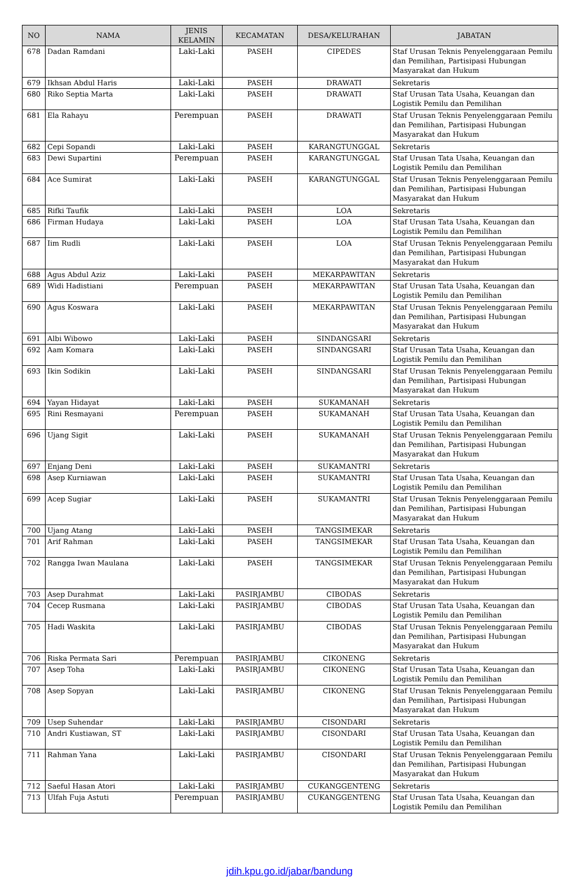| NO | NAMA | JENIS KELAMIN | KECAMATAN | DESA/KELURAHAN | JABATAN |
| --- | --- | --- | --- | --- | --- |
| 678 | Dadan Ramdani | Laki-Laki | PASEH | CIPEDES | Staf Urusan Teknis Penyelenggaraan Pemilu dan Pemilihan, Partisipasi Hubungan Masyarakat dan Hukum |
| 679 | Ikhsan Abdul Haris | Laki-Laki | PASEH | DRAWATI | Sekretaris |
| 680 | Riko Septia Marta | Laki-Laki | PASEH | DRAWATI | Staf Urusan Tata Usaha, Keuangan dan Logistik Pemilu dan Pemilihan |
| 681 | Ela Rahayu | Perempuan | PASEH | DRAWATI | Staf Urusan Teknis Penyelenggaraan Pemilu dan Pemilihan, Partisipasi Hubungan Masyarakat dan Hukum |
| 682 | Cepi Sopandi | Laki-Laki | PASEH | KARANGTUNGGAL | Sekretaris |
| 683 | Dewi Supartini | Perempuan | PASEH | KARANGTUNGGAL | Staf Urusan Tata Usaha, Keuangan dan Logistik Pemilu dan Pemilihan |
| 684 | Ace Sumirat | Laki-Laki | PASEH | KARANGTUNGGAL | Staf Urusan Teknis Penyelenggaraan Pemilu dan Pemilihan, Partisipasi Hubungan Masyarakat dan Hukum |
| 685 | Rifki Taufik | Laki-Laki | PASEH | LOA | Sekretaris |
| 686 | Firman Hudaya | Laki-Laki | PASEH | LOA | Staf Urusan Tata Usaha, Keuangan dan Logistik Pemilu dan Pemilihan |
| 687 | Iim Rudli | Laki-Laki | PASEH | LOA | Staf Urusan Teknis Penyelenggaraan Pemilu dan Pemilihan, Partisipasi Hubungan Masyarakat dan Hukum |
| 688 | Agus Abdul Aziz | Laki-Laki | PASEH | MEKARPAWITAN | Sekretaris |
| 689 | Widi Hadistiani | Perempuan | PASEH | MEKARPAWITAN | Staf Urusan Tata Usaha, Keuangan dan Logistik Pemilu dan Pemilihan |
| 690 | Agus Koswara | Laki-Laki | PASEH | MEKARPAWITAN | Staf Urusan Teknis Penyelenggaraan Pemilu dan Pemilihan, Partisipasi Hubungan Masyarakat dan Hukum |
| 691 | Albi Wibowo | Laki-Laki | PASEH | SINDANGSARI | Sekretaris |
| 692 | Aam Komara | Laki-Laki | PASEH | SINDANGSARI | Staf Urusan Tata Usaha, Keuangan dan Logistik Pemilu dan Pemilihan |
| 693 | Ikin Sodikin | Laki-Laki | PASEH | SINDANGSARI | Staf Urusan Teknis Penyelenggaraan Pemilu dan Pemilihan, Partisipasi Hubungan Masyarakat dan Hukum |
| 694 | Yayan Hidayat | Laki-Laki | PASEH | SUKAMANAH | Sekretaris |
| 695 | Rini Resmayani | Perempuan | PASEH | SUKAMANAH | Staf Urusan Tata Usaha, Keuangan dan Logistik Pemilu dan Pemilihan |
| 696 | Ujang Sigit | Laki-Laki | PASEH | SUKAMANAH | Staf Urusan Teknis Penyelenggaraan Pemilu dan Pemilihan, Partisipasi Hubungan Masyarakat dan Hukum |
| 697 | Enjang Deni | Laki-Laki | PASEH | SUKAMANTRI | Sekretaris |
| 698 | Asep Kurniawan | Laki-Laki | PASEH | SUKAMANTRI | Staf Urusan Tata Usaha, Keuangan dan Logistik Pemilu dan Pemilihan |
| 699 | Acep Sugiar | Laki-Laki | PASEH | SUKAMANTRI | Staf Urusan Teknis Penyelenggaraan Pemilu dan Pemilihan, Partisipasi Hubungan Masyarakat dan Hukum |
| 700 | Ujang Atang | Laki-Laki | PASEH | TANGSIMEKAR | Sekretaris |
| 701 | Arif Rahman | Laki-Laki | PASEH | TANGSIMEKAR | Staf Urusan Tata Usaha, Keuangan dan Logistik Pemilu dan Pemilihan |
| 702 | Rangga Iwan Maulana | Laki-Laki | PASEH | TANGSIMEKAR | Staf Urusan Teknis Penyelenggaraan Pemilu dan Pemilihan, Partisipasi Hubungan Masyarakat dan Hukum |
| 703 | Asep Durahmat | Laki-Laki | PASIRJAMBU | CIBODAS | Sekretaris |
| 704 | Cecep Rusmana | Laki-Laki | PASIRJAMBU | CIBODAS | Staf Urusan Tata Usaha, Keuangan dan Logistik Pemilu dan Pemilihan |
| 705 | Hadi Waskita | Laki-Laki | PASIRJAMBU | CIBODAS | Staf Urusan Teknis Penyelenggaraan Pemilu dan Pemilihan, Partisipasi Hubungan Masyarakat dan Hukum |
| 706 | Riska Permata Sari | Perempuan | PASIRJAMBU | CIKONENG | Sekretaris |
| 707 | Asep Toha | Laki-Laki | PASIRJAMBU | CIKONENG | Staf Urusan Tata Usaha, Keuangan dan Logistik Pemilu dan Pemilihan |
| 708 | Asep Sopyan | Laki-Laki | PASIRJAMBU | CIKONENG | Staf Urusan Teknis Penyelenggaraan Pemilu dan Pemilihan, Partisipasi Hubungan Masyarakat dan Hukum |
| 709 | Usep Suhendar | Laki-Laki | PASIRJAMBU | CISONDARI | Sekretaris |
| 710 | Andri Kustiawan, ST | Laki-Laki | PASIRJAMBU | CISONDARI | Staf Urusan Tata Usaha, Keuangan dan Logistik Pemilu dan Pemilihan |
| 711 | Rahman Yana | Laki-Laki | PASIRJAMBU | CISONDARI | Staf Urusan Teknis Penyelenggaraan Pemilu dan Pemilihan, Partisipasi Hubungan Masyarakat dan Hukum |
| 712 | Saeful Hasan Atori | Laki-Laki | PASIRJAMBU | CUKANGGENTENG | Sekretaris |
| 713 | Ulfah Fuja Astuti | Perempuan | PASIRJAMBU | CUKANGGENTENG | Staf Urusan Tata Usaha, Keuangan dan Logistik Pemilu dan Pemilihan |
jdih.kpu.go.id/jabar/bandung